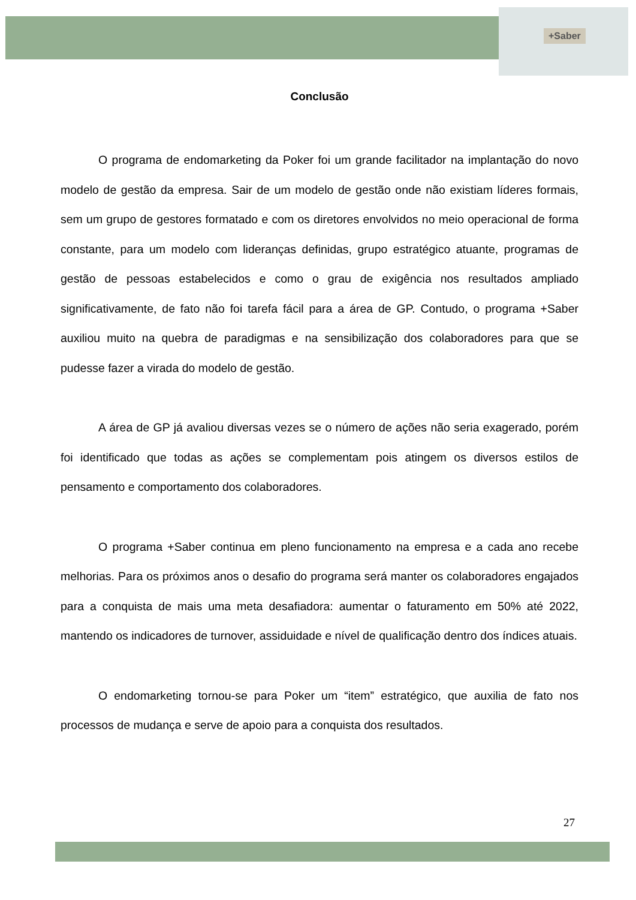+Saber
Conclusão
O programa de endomarketing da Poker foi um grande facilitador na implantação do novo modelo de gestão da empresa. Sair de um modelo de gestão onde não existiam líderes formais, sem um grupo de gestores formatado e com os diretores envolvidos no meio operacional de forma constante, para um modelo com lideranças definidas, grupo estratégico atuante, programas de gestão de pessoas estabelecidos e como o grau de exigência nos resultados ampliado significativamente, de fato não foi tarefa fácil para a área de GP. Contudo, o programa +Saber auxiliou muito na quebra de paradigmas e na sensibilização dos colaboradores para que se pudesse fazer a virada do modelo de gestão.
A área de GP já avaliou diversas vezes se o número de ações não seria exagerado, porém foi identificado que todas as ações se complementam pois atingem os diversos estilos de pensamento e comportamento dos colaboradores.
O programa +Saber continua em pleno funcionamento na empresa e a cada ano recebe melhorias. Para os próximos anos o desafio do programa será manter os colaboradores engajados para a conquista de mais uma meta desafiadora: aumentar o faturamento em 50% até 2022, mantendo os indicadores de turnover, assiduidade e nível de qualificação dentro dos índices atuais.
O endomarketing tornou-se para Poker um “item” estratégico, que auxilia de fato nos processos de mudança e serve de apoio para a conquista dos resultados.
27